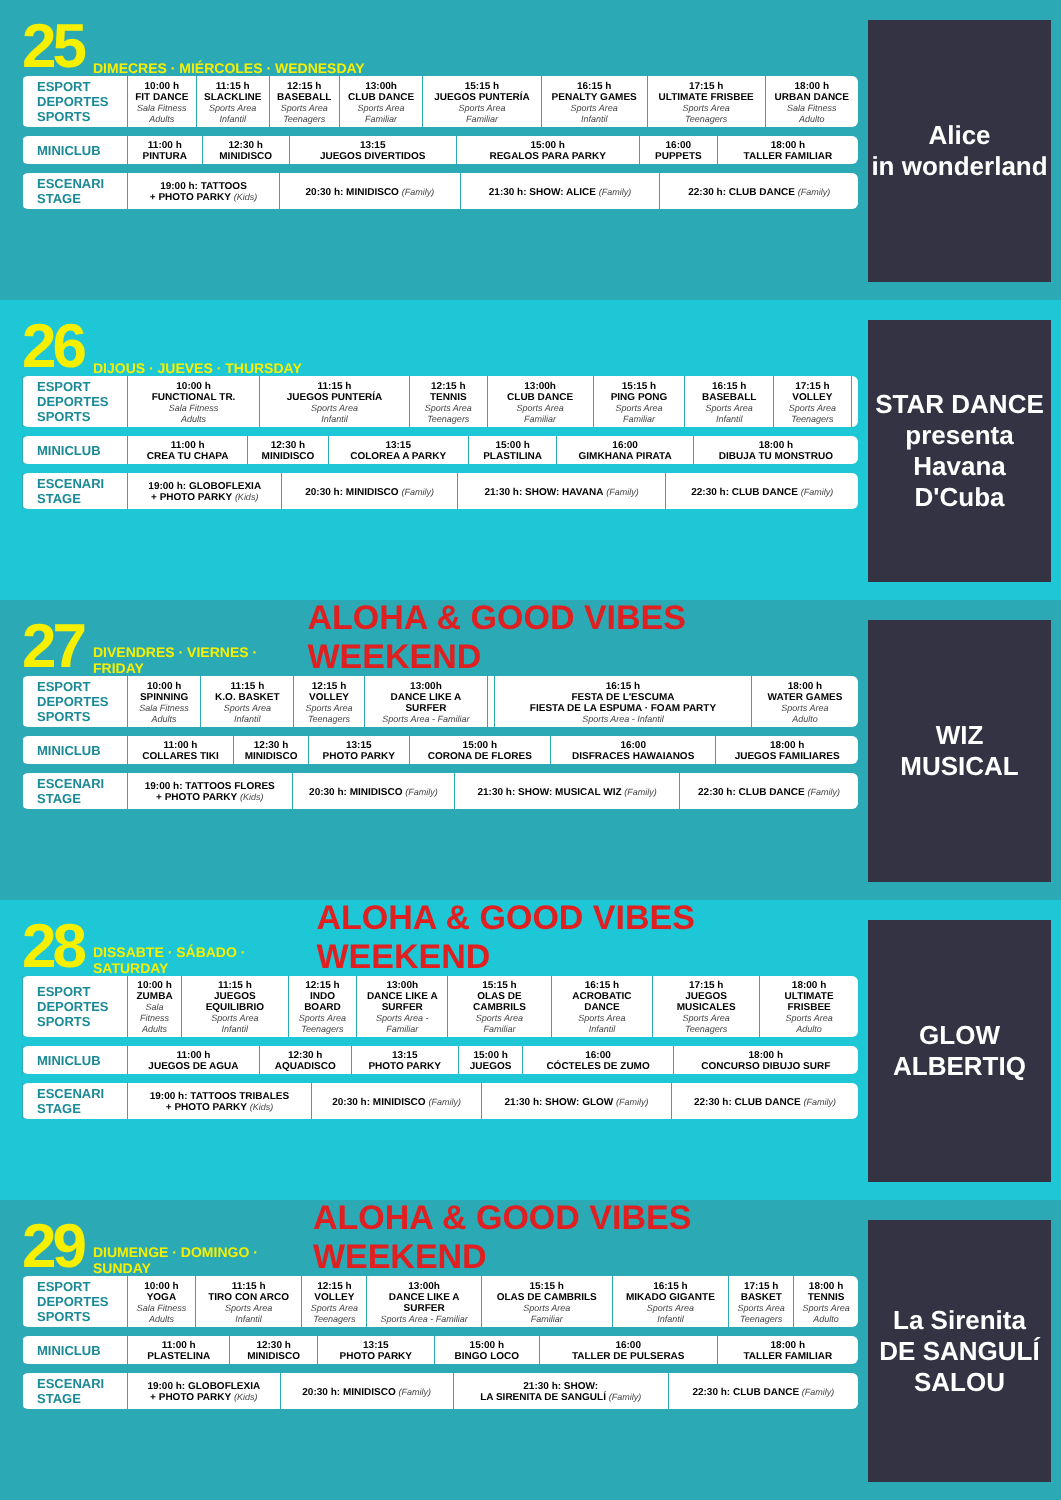25 DIMECRES · MIÉRCOLES · WEDNESDAY
| ESPORT DEPORTES SPORTS | 10:00 h FIT DANCE Sala Fitness Adults | 11:15 h SLACKLINE Sports Area Infantil | 12:15 h BASEBALL Sports Area Teenagers | 13:00h CLUB DANCE Sports Area Familiar | 15:15 h JUEGOS PUNTERÍA Sports Area Familiar | 16:15 h PENALTY GAMES Sports Area Infantil | 17:15 h ULTIMATE FRISBEE Sports Area Teenagers | 18:00 h URBAN DANCE Sala Fitness Adulto |
| MINICLUB | 11:00 h PINTURA | 12:30 h MINIDISCO | 13:15 JUEGOS DIVERTIDOS | 15:00 h REGALOS PARA PARKY | 16:00 PUPPETS | 18:00 h TALLER FAMILIAR |
| ESCENARI STAGE | 19:00 h: TATTOOS + PHOTO PARKY (Kids) | 20:30 h: MINIDISCO (Family) | 21:30 h: SHOW: ALICE (Family) | 22:30 h: CLUB DANCE (Family) |
Alice
in wonderland
26 DIJOUS · JUEVES · THURSDAY
| ESPORT DEPORTES SPORTS | 10:00 h FUNCTIONAL TR. Sala Fitness Adults | 11:15 h JUEGOS PUNTERÍA Sports Area Infantil | 12:15 h TENNIS Sports Area Teenagers | 13:00h CLUB DANCE Sports Area Familiar | 15:15 h PING PONG Sports Area Familiar | 16:15 h BASEBALL Sports Area Infantil | 17:15 h VOLLEY Sports Area Teenagers | |
| MINICLUB | 11:00 h CREA TU CHAPA | 12:30 h MINIDISCO | 13:15 COLOREA A PARKY | 15:00 h PLASTILINA | 16:00 GIMKHANA PIRATA | 18:00 h DIBUJA TU MONSTRUO |
| ESCENARI STAGE | 19:00 h: GLOBOFLEXIA + PHOTO PARKY (Kids) | 20:30 h: MINIDISCO (Family) | 21:30 h: SHOW: HAVANA (Family) | 22:30 h: CLUB DANCE (Family) |
STAR DANCE
presenta
Havana D'Cuba
27 DIVENDRES · VIERNES · FRIDAY ALOHA & GOOD VIBES WEEKEND
| ESPORT DEPORTES SPORTS | 10:00 h SPINNING Sala Fitness Adults | 11:15 h K.O. BASKET Sports Area Infantil | 12:15 h VOLLEY Sports Area Teenagers | 13:00h DANCE LIKE A SURFER Sports Area - Familiar | | 16:15 h FESTA DE L'ESCUMA FIESTA DE LA ESPUMA · FOAM PARTY Sports Area - Infantil | 18:00 h WATER GAMES Sports Area Adulto |
| MINICLUB | 11:00 h COLLARES TIKI | 12:30 h MINIDISCO | 13:15 PHOTO PARKY | 15:00 h CORONA DE FLORES | 16:00 DISFRACES HAWAIANOS | 18:00 h JUEGOS FAMILIARES |
| ESCENARI STAGE | 19:00 h: TATTOOS FLORES + PHOTO PARKY (Kids) | 20:30 h: MINIDISCO (Family) | 21:30 h: SHOW: MUSICAL WIZ (Family) | 22:30 h: CLUB DANCE (Family) |
WIZ
MUSICAL
28 DISSABTE · SÁBADO · SATURDAY ALOHA & GOOD VIBES WEEKEND
| ESPORT DEPORTES SPORTS | 10:00 h ZUMBA Sala Fitness Adults | 11:15 h JUEGOS EQUILIBRIO Sports Area Infantil | 12:15 h INDO BOARD Sports Area Teenagers | 13:00h DANCE LIKE A SURFER Sports Area - Familiar | 15:15 h OLAS DE CAMBRILS Sports Area Familiar | 16:15 h ACROBATIC DANCE Sports Area Infantil | 17:15 h JUEGOS MUSICALES Sports Area Teenagers | 18:00 h ULTIMATE FRISBEE Sports Area Adulto |
| MINICLUB | 11:00 h JUEGOS DE AGUA | 12:30 h AQUADISCO | 13:15 PHOTO PARKY | 15:00 h JUEGOS | 16:00 CÓCTELES DE ZUMO | 18:00 h CONCURSO DIBUJO SURF |
| ESCENARI STAGE | 19:00 h: TATTOOS TRIBALES + PHOTO PARKY (Kids) | 20:30 h: MINIDISCO (Family) | 21:30 h: SHOW: GLOW (Family) | 22:30 h: CLUB DANCE (Family) |
GLOW
ALBERTIQ
29 DIUMENGE · DOMINGO · SUNDAY ALOHA & GOOD VIBES WEEKEND
| ESPORT DEPORTES SPORTS | 10:00 h YOGA Sala Fitness Adults | 11:15 h TIRO CON ARCO Sports Area Infantil | 12:15 h VOLLEY Sports Area Teenagers | 13:00h DANCE LIKE A SURFER Sports Area - Familiar | 15:15 h OLAS DE CAMBRILS Sports Area Familiar | 16:15 h MIKADO GIGANTE Sports Area Infantil | 17:15 h BASKET Sports Area Teenagers | 18:00 h TENNIS Sports Area Adulto |
| MINICLUB | 11:00 h PLASTELINA | 12:30 h MINIDISCO | 13:15 PHOTO PARKY | 15:00 h BINGO LOCO | 16:00 TALLER DE PULSERAS | 18:00 h TALLER FAMILIAR |
| ESCENARI STAGE | 19:00 h: GLOBOFLEXIA + PHOTO PARKY (Kids) | 20:30 h: MINIDISCO (Family) | 21:30 h: SHOW: LA SIRENITA DE SANGULÍ (Family) | 22:30 h: CLUB DANCE (Family) |
La Sirenita
DE SANGULÍ SALOU